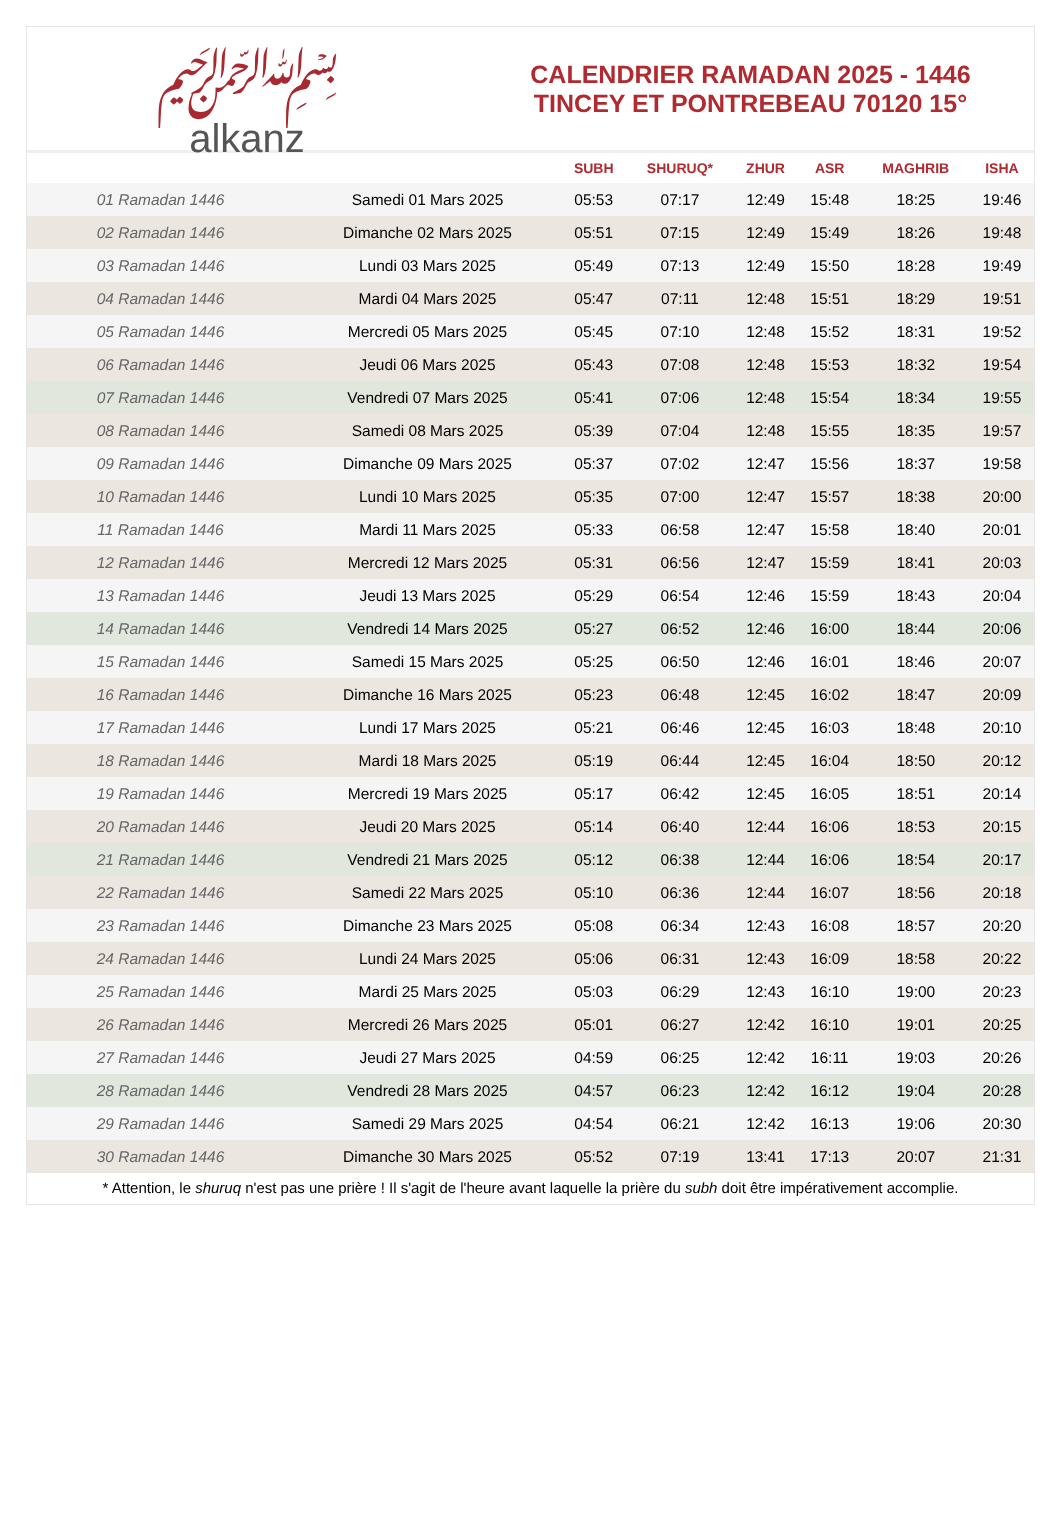﷽
alkanz
CALENDRIER RAMADAN 2025 - 1446
TINCEY ET PONTREBEAU 70120 15°
| | | SUBH | SHURUQ* | ZHUR | ASR | MAGHRIB | ISHA |
| --- | --- | --- | --- | --- | --- | --- | --- |
| 01 Ramadan 1446 | Samedi 01 Mars 2025 | 05:53 | 07:17 | 12:49 | 15:48 | 18:25 | 19:46 |
| 02 Ramadan 1446 | Dimanche 02 Mars 2025 | 05:51 | 07:15 | 12:49 | 15:49 | 18:26 | 19:48 |
| 03 Ramadan 1446 | Lundi 03 Mars 2025 | 05:49 | 07:13 | 12:49 | 15:50 | 18:28 | 19:49 |
| 04 Ramadan 1446 | Mardi 04 Mars 2025 | 05:47 | 07:11 | 12:48 | 15:51 | 18:29 | 19:51 |
| 05 Ramadan 1446 | Mercredi 05 Mars 2025 | 05:45 | 07:10 | 12:48 | 15:52 | 18:31 | 19:52 |
| 06 Ramadan 1446 | Jeudi 06 Mars 2025 | 05:43 | 07:08 | 12:48 | 15:53 | 18:32 | 19:54 |
| 07 Ramadan 1446 | Vendredi 07 Mars 2025 | 05:41 | 07:06 | 12:48 | 15:54 | 18:34 | 19:55 |
| 08 Ramadan 1446 | Samedi 08 Mars 2025 | 05:39 | 07:04 | 12:48 | 15:55 | 18:35 | 19:57 |
| 09 Ramadan 1446 | Dimanche 09 Mars 2025 | 05:37 | 07:02 | 12:47 | 15:56 | 18:37 | 19:58 |
| 10 Ramadan 1446 | Lundi 10 Mars 2025 | 05:35 | 07:00 | 12:47 | 15:57 | 18:38 | 20:00 |
| 11 Ramadan 1446 | Mardi 11 Mars 2025 | 05:33 | 06:58 | 12:47 | 15:58 | 18:40 | 20:01 |
| 12 Ramadan 1446 | Mercredi 12 Mars 2025 | 05:31 | 06:56 | 12:47 | 15:59 | 18:41 | 20:03 |
| 13 Ramadan 1446 | Jeudi 13 Mars 2025 | 05:29 | 06:54 | 12:46 | 15:59 | 18:43 | 20:04 |
| 14 Ramadan 1446 | Vendredi 14 Mars 2025 | 05:27 | 06:52 | 12:46 | 16:00 | 18:44 | 20:06 |
| 15 Ramadan 1446 | Samedi 15 Mars 2025 | 05:25 | 06:50 | 12:46 | 16:01 | 18:46 | 20:07 |
| 16 Ramadan 1446 | Dimanche 16 Mars 2025 | 05:23 | 06:48 | 12:45 | 16:02 | 18:47 | 20:09 |
| 17 Ramadan 1446 | Lundi 17 Mars 2025 | 05:21 | 06:46 | 12:45 | 16:03 | 18:48 | 20:10 |
| 18 Ramadan 1446 | Mardi 18 Mars 2025 | 05:19 | 06:44 | 12:45 | 16:04 | 18:50 | 20:12 |
| 19 Ramadan 1446 | Mercredi 19 Mars 2025 | 05:17 | 06:42 | 12:45 | 16:05 | 18:51 | 20:14 |
| 20 Ramadan 1446 | Jeudi 20 Mars 2025 | 05:14 | 06:40 | 12:44 | 16:06 | 18:53 | 20:15 |
| 21 Ramadan 1446 | Vendredi 21 Mars 2025 | 05:12 | 06:38 | 12:44 | 16:06 | 18:54 | 20:17 |
| 22 Ramadan 1446 | Samedi 22 Mars 2025 | 05:10 | 06:36 | 12:44 | 16:07 | 18:56 | 20:18 |
| 23 Ramadan 1446 | Dimanche 23 Mars 2025 | 05:08 | 06:34 | 12:43 | 16:08 | 18:57 | 20:20 |
| 24 Ramadan 1446 | Lundi 24 Mars 2025 | 05:06 | 06:31 | 12:43 | 16:09 | 18:58 | 20:22 |
| 25 Ramadan 1446 | Mardi 25 Mars 2025 | 05:03 | 06:29 | 12:43 | 16:10 | 19:00 | 20:23 |
| 26 Ramadan 1446 | Mercredi 26 Mars 2025 | 05:01 | 06:27 | 12:42 | 16:10 | 19:01 | 20:25 |
| 27 Ramadan 1446 | Jeudi 27 Mars 2025 | 04:59 | 06:25 | 12:42 | 16:11 | 19:03 | 20:26 |
| 28 Ramadan 1446 | Vendredi 28 Mars 2025 | 04:57 | 06:23 | 12:42 | 16:12 | 19:04 | 20:28 |
| 29 Ramadan 1446 | Samedi 29 Mars 2025 | 04:54 | 06:21 | 12:42 | 16:13 | 19:06 | 20:30 |
| 30 Ramadan 1446 | Dimanche 30 Mars 2025 | 05:52 | 07:19 | 13:41 | 17:13 | 20:07 | 21:31 |
* Attention, le shuruq n'est pas une prière ! Il s'agit de l'heure avant laquelle la prière du subh doit être impérativement accomplie.